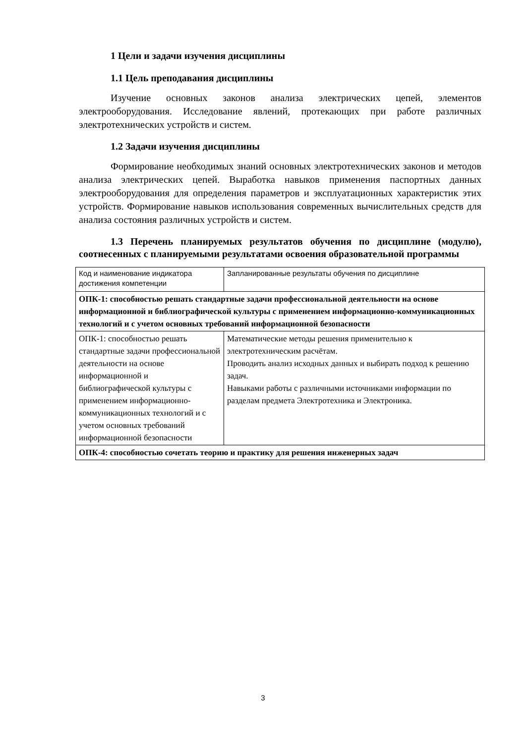1 Цели и задачи изучения дисциплины
1.1 Цель преподавания дисциплины
Изучение основных законов анализа электрических цепей, элементов электрооборудования. Исследование явлений, протекающих при работе различных электротехнических устройств и систем.
1.2 Задачи изучения дисциплины
Формирование необходимых знаний основных электротехнических законов и методов анализа электрических цепей. Выработка навыков применения паспортных данных электрооборудования для определения параметров и эксплуатационных характеристик этих устройств. Формирование навыков использования современных вычислительных средств для анализа состояния различных устройств и систем.
1.3 Перечень планируемых результатов обучения по дисциплине (модулю), соотнесенных с планируемыми результатами освоения образовательной программы
| Код и наименование индикатора достижения компетенции | Запланированные результаты обучения по дисциплине |
| ОПК-1: способностью решать стандартные задачи профессиональной деятельности на основе информационной и библиографической культуры с применением информационно-коммуникационных технологий и с учетом основных требований информационной безопасности | |
| ОПК-1: способностью решать стандартные задачи профессиональной деятельности на основе информационной и библиографической культуры с применением информационно-коммуникационных технологий и с учетом основных требований информационной безопасности | Математические методы решения применительно к электротехническим расчётам. Проводить анализ исходных данных и выбирать подход к решению задач. Навыками работы с различными источниками информации по разделам предмета Электротехника и Электроника. |
| ОПК-4: способностью сочетать теорию и практику для решения инженерных задач | |
3